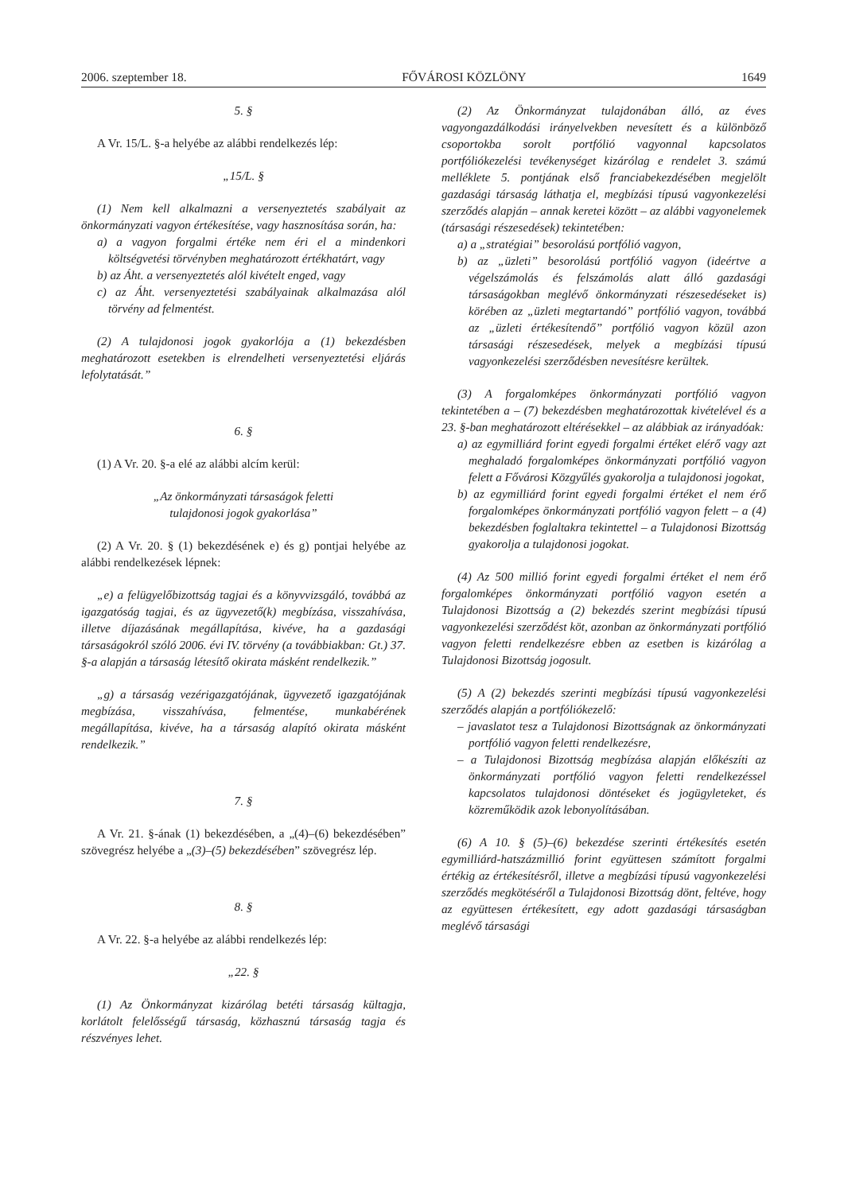2006. szeptember 18. FŐVÁROSI KÖZLÖNY 1649
5. §
A Vr. 15/L. §-a helyébe az alábbi rendelkezés lép:
„15/L. §
(1) Nem kell alkalmazni a versenyeztetés szabályait az önkormányzati vagyon értékesítése, vagy hasznosítása során, ha:
a) a vagyon forgalmi értéke nem éri el a mindenkori költségvetési törvényben meghatározott értékhatárt, vagy
b) az Áht. a versenyeztetés alól kivételt enged, vagy
c) az Áht. versenyeztetési szabályainak alkalmazása alól törvény ad felmentést.
(2) A tulajdonosi jogok gyakorlója a (1) bekezdésben meghatározott esetekben is elrendelheti versenyeztetési eljárás lefolytatását.”
6. §
(1) A Vr. 20. §-a elé az alábbi alcím kerül:
„Az önkormányzati társaságok feletti
tulajdonosi jogok gyakorlása”
(2) A Vr. 20. § (1) bekezdésének e) és g) pontjai helyébe az alábbi rendelkezések lépnek:
„e) a felügyelőbizottság tagjai és a könyvvizsgáló, továbbá az igazgatóság tagjai, és az ügyvezető(k) megbízása, visszahívása, illetve díjazásának megállapítása, kivéve, ha a gazdasági társaságokról szóló 2006. évi IV. törvény (a továbbiakban: Gt.) 37. §-a alapján a társaság létesítő okirata másként rendelkezik.”
„g) a társaság vezérigazgatójának, ügyvezető igazgatójának megbízása, visszahívása, felmentése, munkabérének megállapítása, kivéve, ha a társaság alapító okirata másként rendelkezik.”
7. §
A Vr. 21. §-ának (1) bekezdésében, a „(4)–(6) bekezdésében” szövegrész helyébe a „(3)–(5) bekezdésében” szövegrész lép.
8. §
A Vr. 22. §-a helyébe az alábbi rendelkezés lép:
„22. §
(1) Az Önkormányzat kizárólag betéti társaság kültagja, korlátolt felelősségű társaság, közhasznú társaság tagja és részvényes lehet.
(2) Az Önkormányzat tulajdonában álló, az éves vagyongazdálkodási irányelvekben nevesített és a különböző csoportokba sorolt portfólió vagyonnal kapcsolatos portfóliókezelési tevékenységet kizárólag e rendelet 3. számú melléklete 5. pontjának első franciabekezdésében megjelölt gazdasági társaság láthatja el, megbízási típusú vagyonkezelési szerződés alapján – annak keretei között – az alábbi vagyonelemek (társasági részesedések) tekintetében:
a) a „stratégiai” besorolású portfólió vagyon,
b) az „üzleti” besorolású portfólió vagyon (ideértve a végelszámolás és felszámolás alatt álló gazdasági társaságokban meglévő önkormányzati részesedéseket is) körében az „üzleti megtartandó” portfólió vagyon, továbbá az „üzleti értékesítendő” portfólió vagyon közül azon társasági részesedések, melyek a megbízási típusú vagyonkezelési szerződésben nevesítésre kerültek.
(3) A forgalomképes önkormányzati portfólió vagyon tekintetében a – (7) bekezdésben meghatározottak kivételével és a 23. §-ban meghatározott eltérésekkel – az alábbiak az irányadóak:
a) az egymilliárd forint egyedi forgalmi értéket elérő vagy azt meghaladó forgalomképes önkormányzati portfólió vagyon felett a Fővárosi Közgyűlés gyakorolja a tulajdonosi jogokat,
b) az egymilliárd forint egyedi forgalmi értéket el nem érő forgalomképes önkormányzati portfólió vagyon felett – a (4) bekezdésben foglaltakra tekintettel – a Tulajdonosi Bizottság gyakorolja a tulajdonosi jogokat.
(4) Az 500 millió forint egyedi forgalmi értéket el nem érő forgalomképes önkormányzati portfólió vagyon esetén a Tulajdonosi Bizottság a (2) bekezdés szerint megbízási típusú vagyonkezelési szerződést köt, azonban az önkormányzati portfólió vagyon feletti rendelkezésre ebben az esetben is kizárólag a Tulajdonosi Bizottság jogosult.
(5) A (2) bekezdés szerinti megbízási típusú vagyonkezelési szerződés alapján a portfóliókezelő:
– javaslatot tesz a Tulajdonosi Bizottságnak az önkormányzati portfólió vagyon feletti rendelkezésre,
– a Tulajdonosi Bizottság megbízása alapján előkészíti az önkormányzati portfólió vagyon feletti rendelkezéssel kapcsolatos tulajdonosi döntéseket és jogügyleteket, és közreműködik azok lebonyolításában.
(6) A 10. § (5)–(6) bekezdése szerinti értékesítés esetén egymilliárd-hatszázmillió forint együttesen számított forgalmi értékig az értékesítésről, illetve a megbízási típusú vagyonkezelési szerződés megkötéséről a Tulajdonosi Bizottság dönt, feltéve, hogy az együttesen értékesített, egy adott gazdasági társaságban meglévő társasági